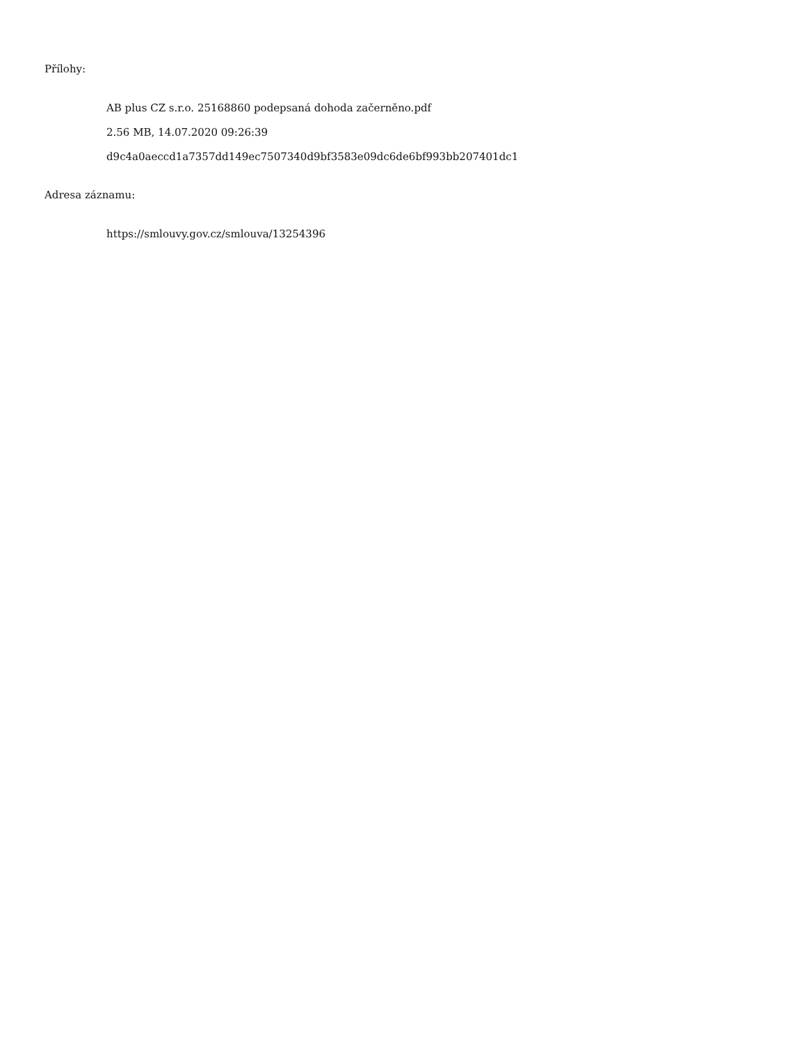Přílohy:
AB plus CZ s.r.o. 25168860 podepsaná dohoda začerněno.pdf
2.56 MB, 14.07.2020 09:26:39
d9c4a0aeccd1a7357dd149ec7507340d9bf3583e09dc6de6bf993bb207401dc1
Adresa záznamu:
https://smlouvy.gov.cz/smlouva/13254396